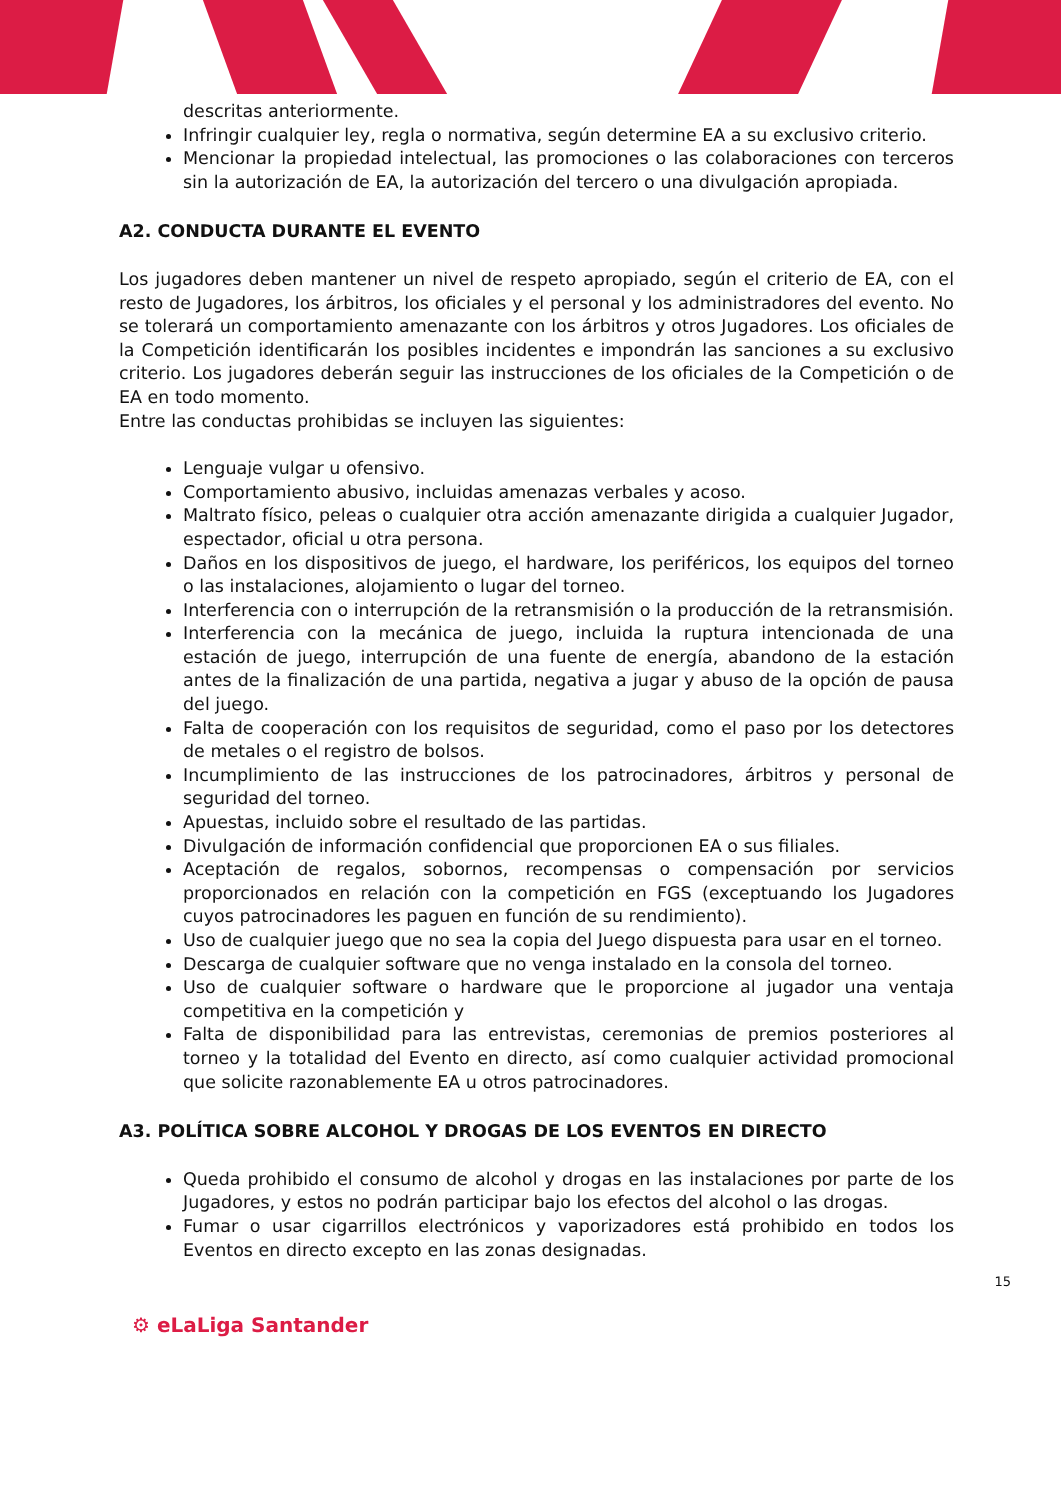descritas anteriormente.
Infringir cualquier ley, regla o normativa, según determine EA a su exclusivo criterio.
Mencionar la propiedad intelectual, las promociones o las colaboraciones con terceros sin la autorización de EA, la autorización del tercero o una divulgación apropiada.
A2. CONDUCTA DURANTE EL EVENTO
Los jugadores deben mantener un nivel de respeto apropiado, según el criterio de EA, con el resto de Jugadores, los árbitros, los oficiales y el personal y los administradores del evento. No se tolerará un comportamiento amenazante con los árbitros y otros Jugadores. Los oficiales de la Competición identificarán los posibles incidentes e impondrán las sanciones a su exclusivo criterio. Los jugadores deberán seguir las instrucciones de los oficiales de la Competición o de EA en todo momento.
Entre las conductas prohibidas se incluyen las siguientes:
Lenguaje vulgar u ofensivo.
Comportamiento abusivo, incluidas amenazas verbales y acoso.
Maltrato físico, peleas o cualquier otra acción amenazante dirigida a cualquier Jugador, espectador, oficial u otra persona.
Daños en los dispositivos de juego, el hardware, los periféricos, los equipos del torneo o las instalaciones, alojamiento o lugar del torneo.
Interferencia con o interrupción de la retransmisión o la producción de la retransmisión.
Interferencia con la mecánica de juego, incluida la ruptura intencionada de una estación de juego, interrupción de una fuente de energía, abandono de la estación antes de la finalización de una partida, negativa a jugar y abuso de la opción de pausa del juego.
Falta de cooperación con los requisitos de seguridad, como el paso por los detectores de metales o el registro de bolsos.
Incumplimiento de las instrucciones de los patrocinadores, árbitros y personal de seguridad del torneo.
Apuestas, incluido sobre el resultado de las partidas.
Divulgación de información confidencial que proporcionen EA o sus filiales.
Aceptación de regalos, sobornos, recompensas o compensación por servicios proporcionados en relación con la competición en FGS (exceptuando los Jugadores cuyos patrocinadores les paguen en función de su rendimiento).
Uso de cualquier juego que no sea la copia del Juego dispuesta para usar en el torneo.
Descarga de cualquier software que no venga instalado en la consola del torneo.
Uso de cualquier software o hardware que le proporcione al jugador una ventaja competitiva en la competición y
Falta de disponibilidad para las entrevistas, ceremonias de premios posteriores al torneo y la totalidad del Evento en directo, así como cualquier actividad promocional que solicite razonablemente EA u otros patrocinadores.
A3. POLÍTICA SOBRE ALCOHOL Y DROGAS DE LOS EVENTOS EN DIRECTO
Queda prohibido el consumo de alcohol y drogas en las instalaciones por parte de los Jugadores, y estos no podrán participar bajo los efectos del alcohol o las drogas.
Fumar o usar cigarrillos electrónicos y vaporizadores está prohibido en todos los Eventos en directo excepto en las zonas designadas.
15
⚙ eLaLiga Santander